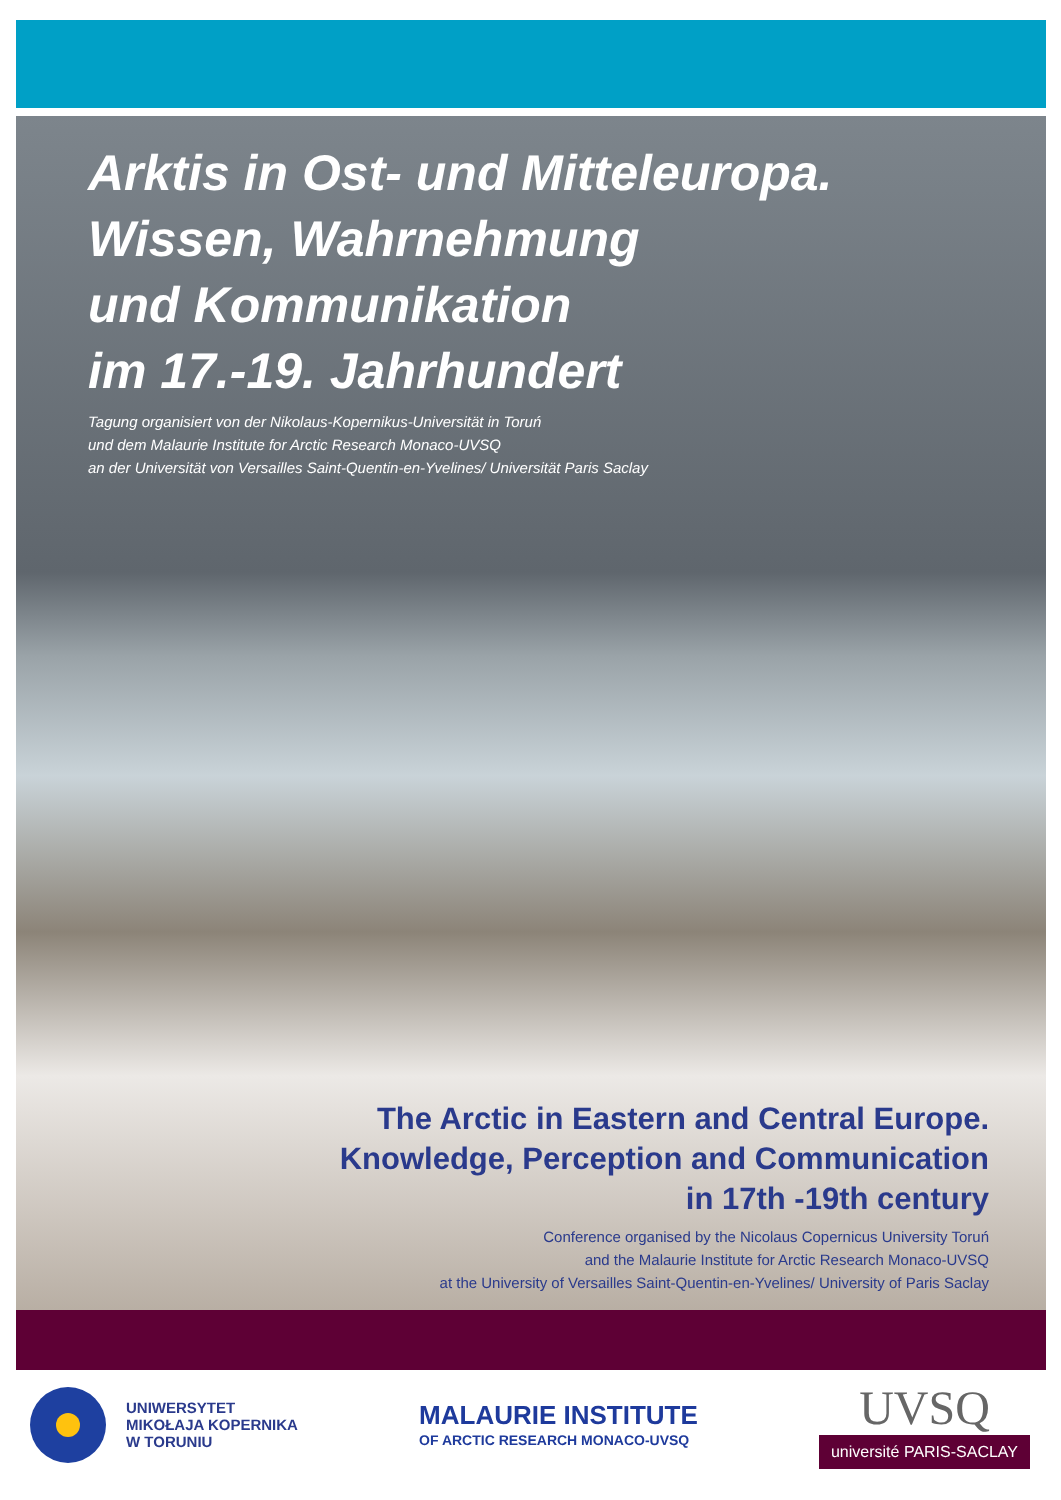Arktis in Ost- und Mitteleuropa.
Wissen, Wahrnehmung
und Kommunikation
im 17.-19. Jahrhundert
Tagung organisiert von der Nikolaus-Kopernikus-Universität in Toruń
und dem Malaurie Institute for Arctic Research Monaco-UVSQ
an der Universität von Versailles Saint-Quentin-en-Yvelines/ Universität Paris Saclay
The Arctic in Eastern and Central Europe.
Knowledge, Perception and Communication
in 17th -19th century
Conference organised by the Nicolaus Copernicus University Toruń
and the Malaurie Institute for Arctic Research Monaco-UVSQ
at the University of Versailles Saint-Quentin-en-Yvelines/ University of Paris Saclay
UNIWERSYTET
MIKOŁAJA KOPERNIKA
W TORUNIU
MALAURIE INSTITUTE
OF ARCTIC RESEARCH MONACO-UVSQ
UVSQ
université PARIS-SACLAY